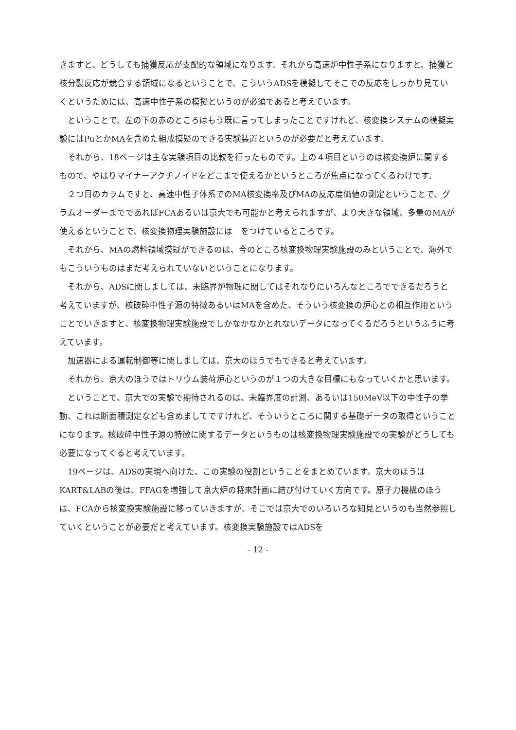きますと、どうしても捕獲反応が支配的な領域になります。それから高速炉中性子系になりますと、捕獲と核分裂反応が競合する領域になるということで、こういうADSを模擬してそこでの反応をしっかり見ていくというためには、高速中性子系の模擬というのが必須であると考えています。
　ということで、左の下の赤のところはもう既に言ってしまったことですけれど、核変換システムの模擬実験にはPuとかMAを含めた組成摸疑のできる実験装置というのが必要だと考えています。
　それから、18ページは主な実験項目の比較を行ったものです。上の４項目というのは核変換炉に関するもので、やはりマイナーアクチノイドをどこまで使えるかというところが焦点になってくるわけです。
　２つ目のカラムですと、高速中性子体系でのMA核変換率及びMAの反応度価値の測定ということで、グラムオーダーまでであればFCAあるいは京大でも可能かと考えられますが、より大きな領域、多量のMAが使えるということで、核変換物理実験施設には　をつけているところです。
　それから、MAの燃料領域摸疑ができるのは、今のところ核変換物理実験施設のみということで、海外でもこういうものはまだ考えられていないということになります。
　それから、ADSに関しましては、未臨界炉物理に関してはそれなりにいろんなところでできるだろうと考えていますが、核破砕中性子源の特徴あるいはMAを含めた、そういう核変換の炉心との相互作用ということでいきますと、核変換物理実験施設でしかなかなかとれないデータになってくるだろうというふうに考えています。
　加速器による運転制御等に関しましては、京大のほうでもできると考えています。
　それから、京大のほうではトリウム装荷炉心というのが１つの大きな目標にもなっていくかと思います。
　ということで、京大での実験で期待されるのは、未臨界度の計測、あるいは150MeV以下の中性子の挙動、これは断面積測定なども含めましてですけれど、そういうところに関する基礎データの取得ということになります。核破砕中性子源の特徴に関するデータというものは核変換物理実験施設での実験がどうしても必要になってくると考えています。
　19ページは、ADSの実現へ向けた、この実験の役割ということをまとめています。京大のほうはKART&LABの後は、FFAGを増強して京大炉の将来計画に結び付けていく方向です。原子力機構のほうは、FCAから核変換実験施設に移っていきますが、そこでは京大でのいろいろな知見というのも当然参照していくということが必要だと考えています。核変換実験施設ではADSを
- 12 -